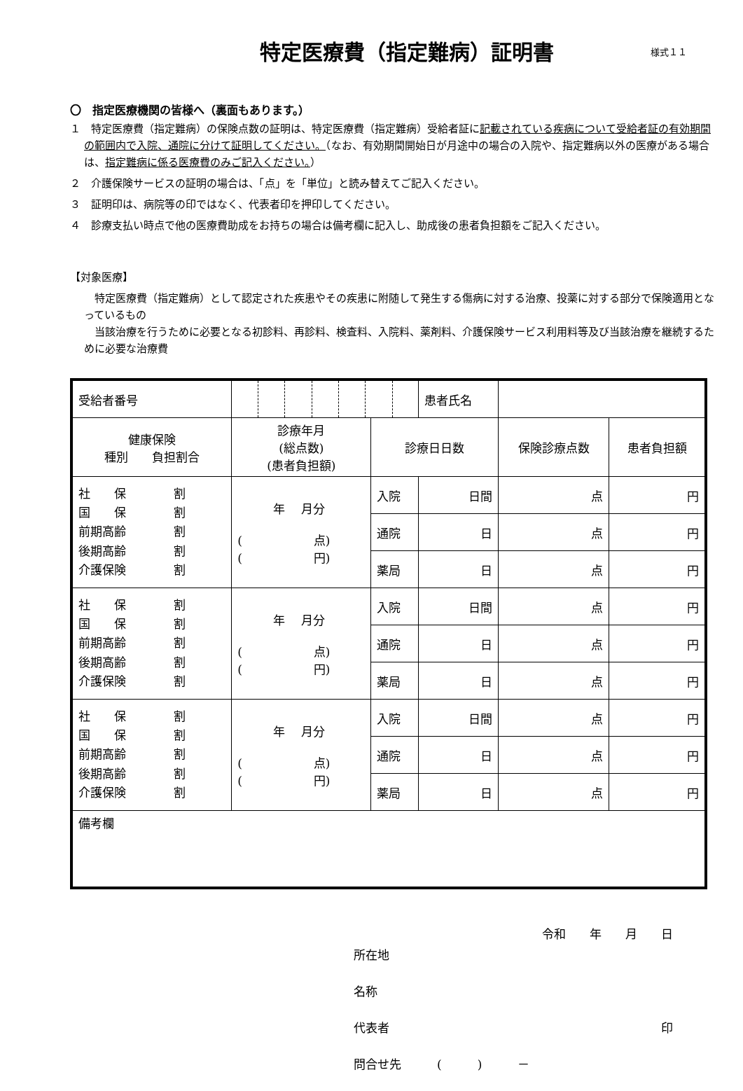特定医療費（指定難病）証明書 様式１１
〇　指定医療機関の皆様へ（裏面もあります。）
１　特定医療費（指定難病）の保険点数の証明は、特定医療費（指定難病）受給者証に記載されている疾病について受給者証の有効期間の範囲内で入院、通院に分けて証明してください。（なお、有効期間開始日が月途中の場合の入院や、指定難病以外の医療がある場合は、指定難病に係る医療費のみご記入ください。）
２　介護保険サービスの証明の場合は、「点」を「単位」と読み替えてご記入ください。
３　証明印は、病院等の印ではなく、代表者印を押印してください。
４　診療支払い時点で他の医療費助成をお持ちの場合は備考欄に記入し、助成後の患者負担額をご記入ください。
【対象医療】
　特定医療費（指定難病）として認定された疾患やその疾患に附随して発生する傷病に対する治療、投薬に対する部分で保険適用となっているもの
　当該治療を行うために必要となる初診料、再診料、検査料、入院料、薬剤料、介護保険サービス利用料等及び当該治療を継続するために必要な治療費
| 受給者番号 | | | 患者氏名 | | |
| 健康保険 種別 負担割合 | 診療年月 (総点数) (患者負担額) | 診療日日数 | | 保険診療点数 | 患者負担額 |
| 社 保 割 国 保 割 前期高齢 割 後期高齢 割 介護保険 割 | 年 月分 ( 点) ( 円) | 入院 | 日間 | 点 | 円 |
| | | 通院 | 日 | 点 | 円 |
| | | 薬局 | 日 | 点 | 円 |
| 社 保 割 国 保 割 前期高齢 割 後期高齢 割 介護保険 割 | 年 月分 ( 点) ( 円) | 入院 | 日間 | 点 | 円 |
| | | 通院 | 日 | 点 | 円 |
| | | 薬局 | 日 | 点 | 円 |
| 社 保 割 国 保 割 前期高齢 割 後期高齢 割 介護保険 割 | 年 月分 ( 点) ( 円) | 入院 | 日間 | 点 | 円 |
| | | 通院 | 日 | 点 | 円 |
| | | 薬局 | 日 | 点 | 円 |
| 備考欄 | | | | | |
令和　　年　　月　　日
所在地
名称
代表者 印
問合せ先　　　(　　　)　　　－